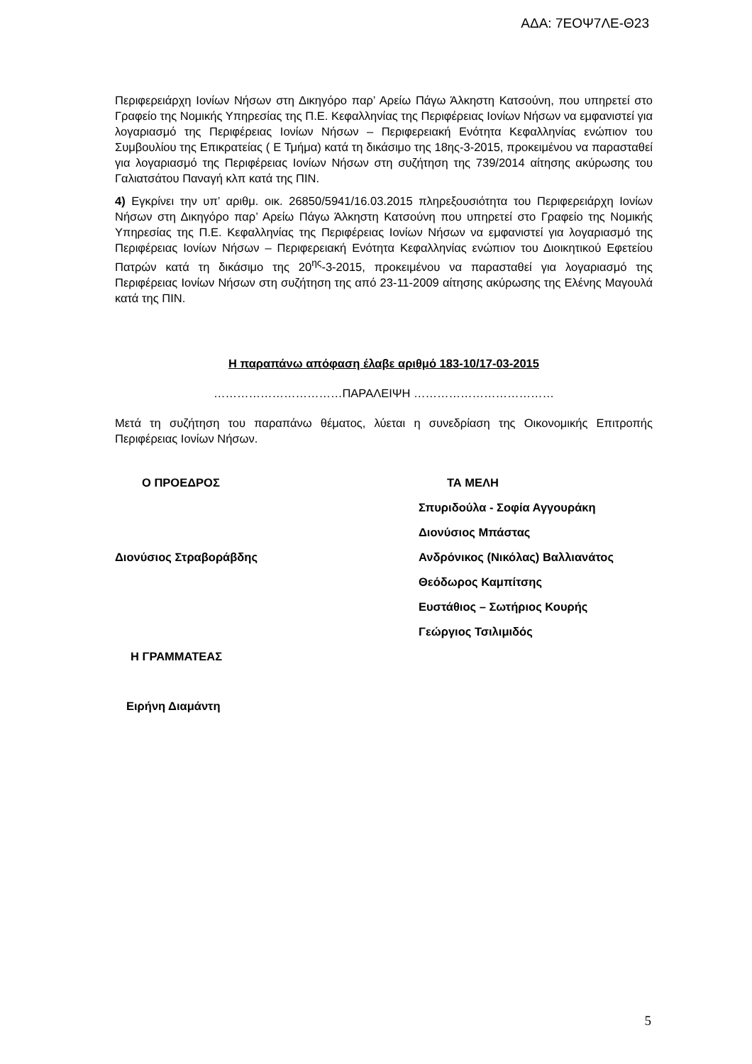ΑΔΑ: 7ΕΟΨ7ΛΕ-Θ23
Περιφερειάρχη Ιονίων Νήσων στη Δικηγόρο παρ’ Αρείω Πάγω Άλκηστη Κατσούνη, που υπηρετεί στο Γραφείο της Νομικής Υπηρεσίας της Π.Ε. Κεφαλληνίας της Περιφέρειας Ιονίων Νήσων να εμφανιστεί για λογαριασμό της Περιφέρειας Ιονίων Νήσων – Περιφερειακή Ενότητα Κεφαλληνίας ενώπιον του Συμβουλίου της Επικρατείας ( Ε Τμήμα) κατά τη δικάσιμο της 18ης-3-2015, προκειμένου να παρασταθεί για λογαριασμό της Περιφέρειας Ιονίων Νήσων στη συζήτηση της 739/2014 αίτησης ακύρωσης του Γαλιατσάτου Παναγή κλπ κατά της ΠΙΝ.
4) Εγκρίνει την υπ’ αριθμ. οικ. 26850/5941/16.03.2015 πληρεξουσιότητα του Περιφερειάρχη Ιονίων Νήσων στη Δικηγόρο παρ’ Αρείω Πάγω Άλκηστη Κατσούνη που υπηρετεί στο Γραφείο της Νομικής Υπηρεσίας της Π.Ε. Κεφαλληνίας της Περιφέρειας Ιονίων Νήσων να εμφανιστεί για λογαριασμό της Περιφέρειας Ιονίων Νήσων – Περιφερειακή Ενότητα Κεφαλληνίας ενώπιον του Διοικητικού Εφετείου Πατρών κατά τη δικάσιμο της 20<sup>ης</sup>-3-2015, προκειμένου να παρασταθεί για λογαριασμό της Περιφέρειας Ιονίων Νήσων στη συζήτηση της από 23-11-2009 αίτησης ακύρωσης της Ελένης Μαγουλά κατά της ΠΙΝ.
Η παραπάνω απόφαση έλαβε αριθμό 183-10/17-03-2015
……………………………ΠΑΡΑΛΕΙΨΗ ………………………………
Μετά τη συζήτηση του παραπάνω θέματος, λύεται η συνεδρίαση της Οικονομικής Επιτροπής Περιφέρειας Ιονίων Νήσων.
| Ο ΠΡΟΕΔΡΟΣ | ΤΑ ΜΕΛΗ |
| | Σπυριδούλα - Σοφία Αγγουράκη |
| | Διονύσιος Μπάστας |
| Διονύσιος Στραβοράβδης | Ανδρόνικος (Νικόλας) Βαλλιανάτος |
| | Θεόδωρος Καμπίτσης |
| | Ευστάθιος – Σωτήριος Κουρής |
| | Γεώργιος Τσιλιμιδός |
| Η ΓΡΑΜΜΑΤΕΑΣ | |
| Ειρήνη Διαμάντη | |
5